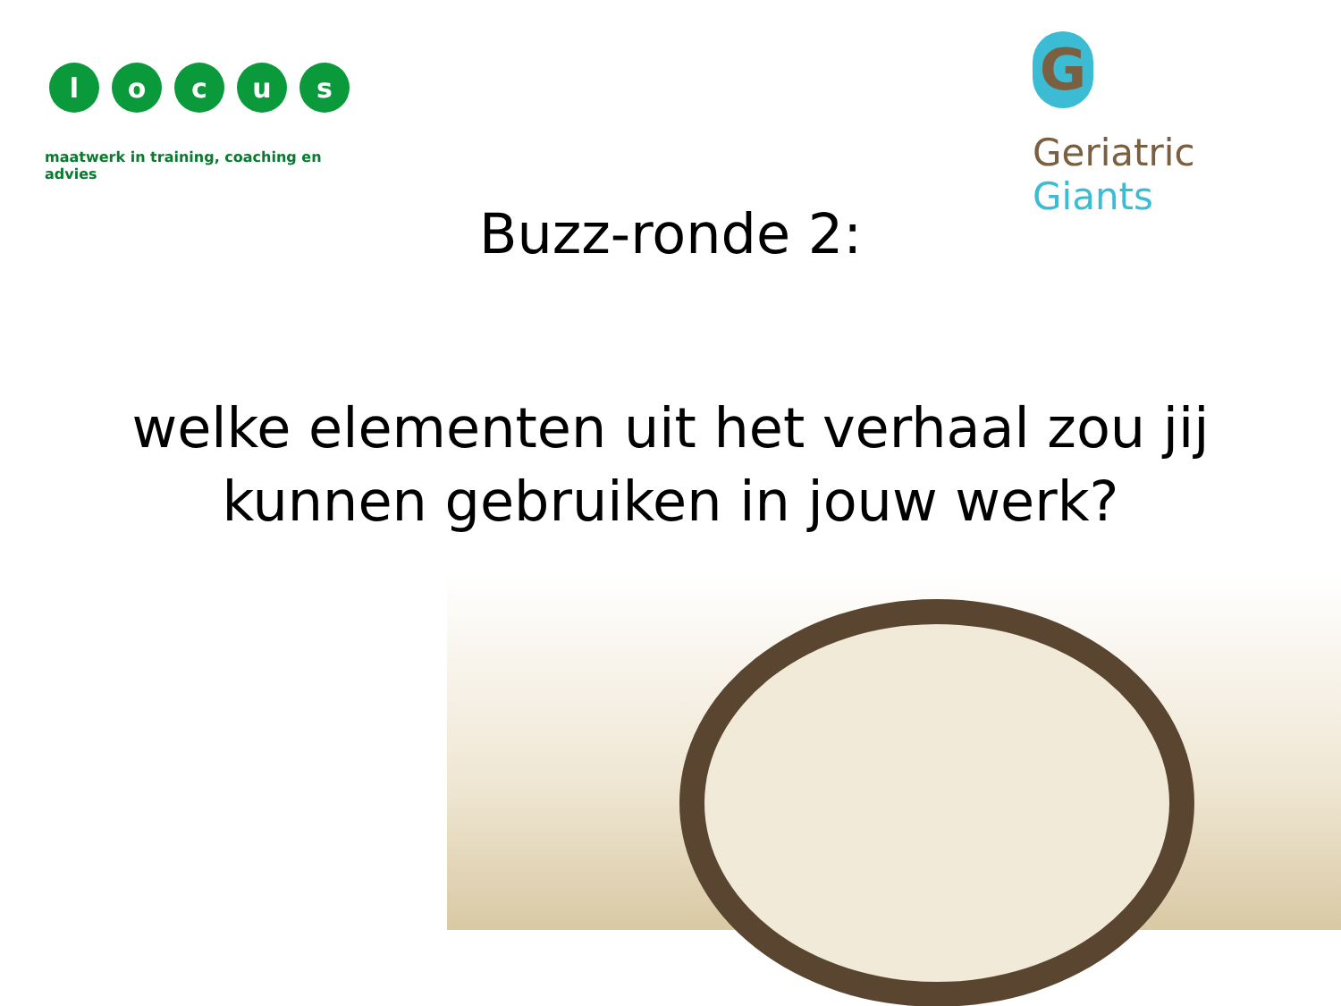locus
maatwerk in training, coaching en advies
G
Geriatric Giants
Buzz-ronde 2:
welke elementen uit het verhaal zou jij
kunnen gebruiken in jouw werk?